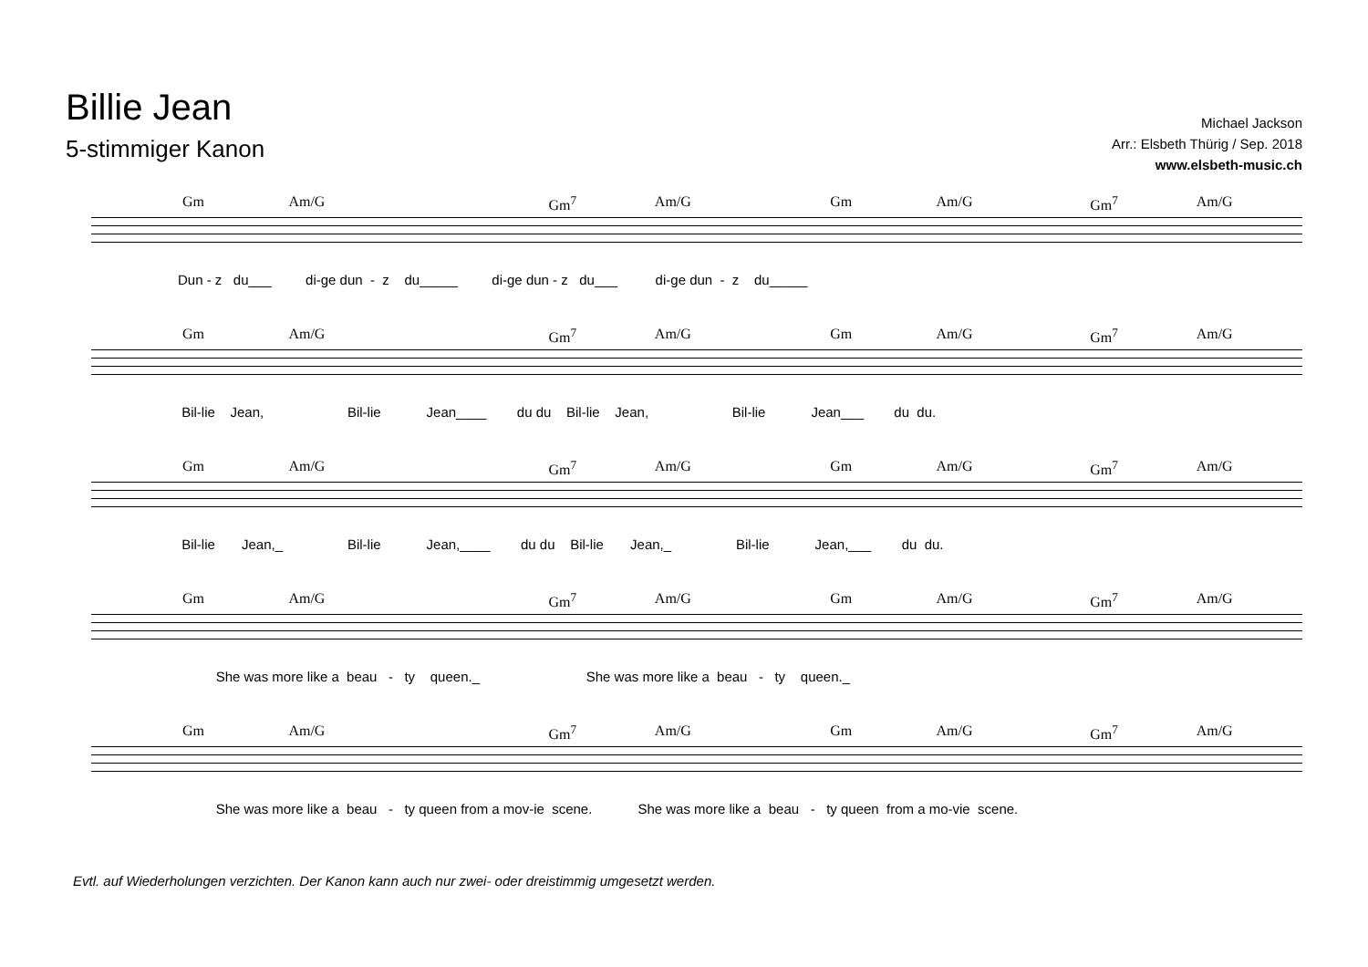Billie Jean
5-stimmiger Kanon
Michael Jackson
Arr.: Elsbeth Thürig / Sep. 2018
www.elsbeth-music.ch
Gm Am/G Gm<sup>7</sup> Am/G Gm Am/G Gm<sup>7</sup> Am/G
Dun - z du___ di-ge dun - z du_____ di-ge dun - z du___ di-ge dun - z du_____
Gm Am/G Gm<sup>7</sup> Am/G Gm Am/G Gm<sup>7</sup> Am/G
Bil-lie Jean, Bil-lie Jean____ du du Bil-lie Jean, Bil-lie Jean___ du du.
Gm Am/G Gm<sup>7</sup> Am/G Gm Am/G Gm<sup>7</sup> Am/G
Bil-lie Jean,_ Bil-lie Jean,____ du du Bil-lie Jean,_ Bil-lie Jean,___ du du.
Gm Am/G Gm<sup>7</sup> Am/G Gm Am/G Gm<sup>7</sup> Am/G
She was more like a beau - ty queen._ She was more like a beau - ty queen._
Gm Am/G Gm<sup>7</sup> Am/G Gm Am/G Gm<sup>7</sup> Am/G
She was more like a beau - ty queen from a mov-ie scene. She was more like a beau - ty queen from a mo-vie scene.
Evtl. auf Wiederholungen verzichten. Der Kanon kann auch nur zwei- oder dreistimmig umgesetzt werden.